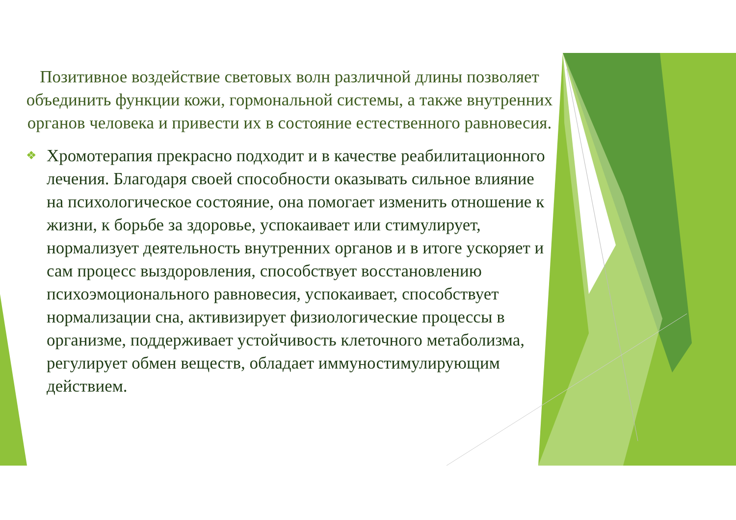Позитивное воздействие световых волн различной длины позволяет объединить функции кожи, гормональной системы, а также внутренних органов человека и привести их в состояние естественного равновесия.
❖ Хромотерапия прекрасно подходит и в качестве реабилитационного лечения. Благодаря своей способности оказывать сильное влияние на психологическое состояние, она помогает изменить отношение к жизни, к борьбе за здоровье, успокаивает или стимулирует, нормализует деятельность внутренних органов и в итоге ускоряет и сам процесс выздоровления, способствует восстановлению психоэмоционального равновесия, успокаивает, способствует нормализации сна, активизирует физиологические процессы в организме, поддерживает устойчивость клеточного метаболизма, регулирует обмен веществ, обладает иммуностимулирующим действием.